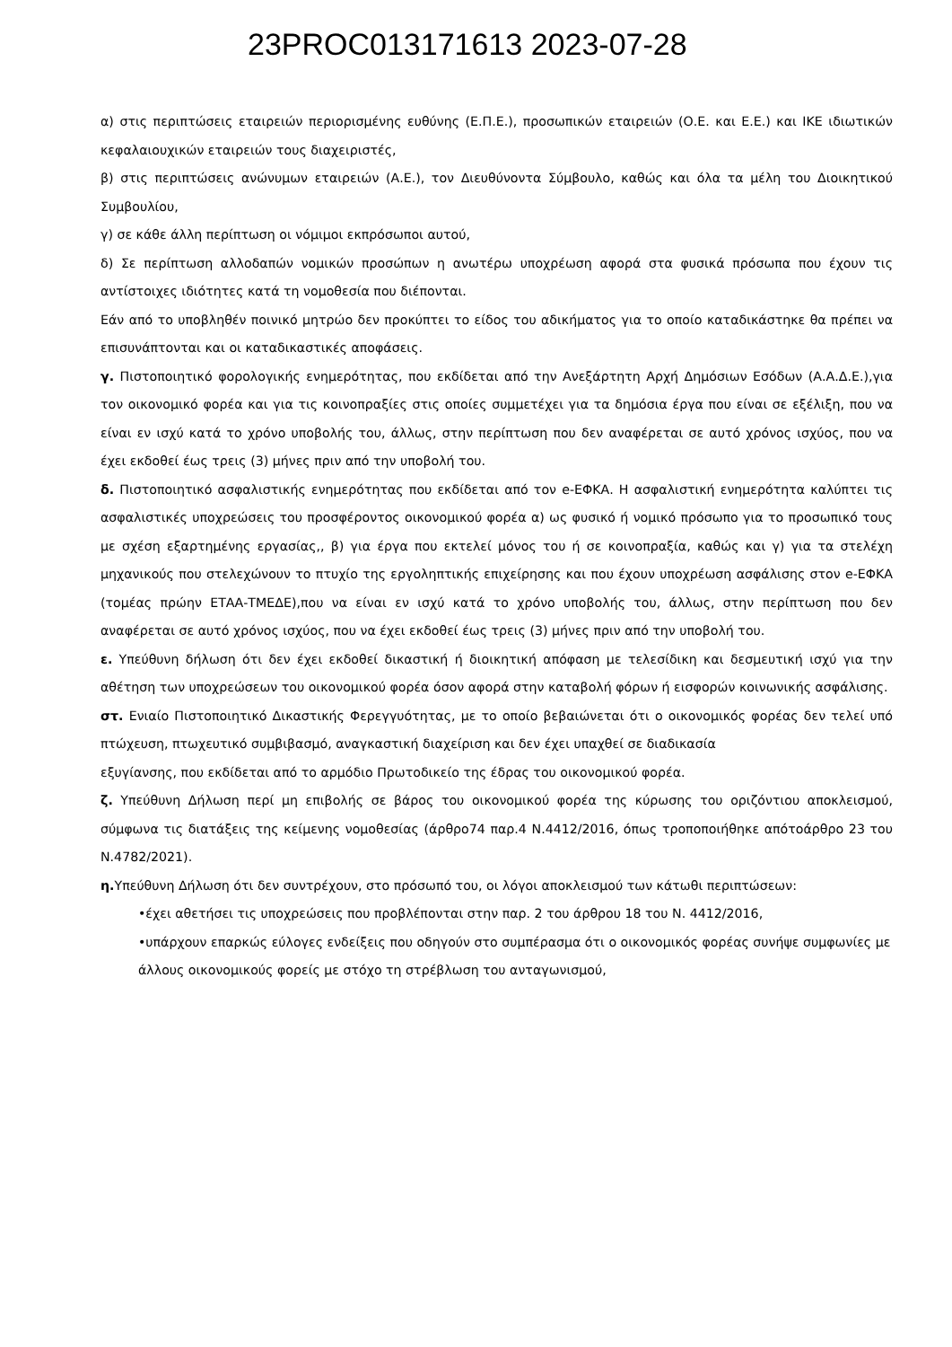23PROC013171613 2023-07-28
α) στις περιπτώσεις εταιρειών περιορισμένης ευθύνης (Ε.Π.Ε.), προσωπικών εταιρειών (Ο.Ε. και Ε.Ε.) και ΙΚΕ ιδιωτικών κεφαλαιουχικών εταιρειών τους διαχειριστές,
β) στις περιπτώσεις ανώνυμων εταιρειών (Α.Ε.), τον Διευθύνοντα Σύμβουλο, καθώς και όλα τα μέλη του Διοικητικού Συμβουλίου,
γ) σε κάθε άλλη περίπτωση οι νόμιμοι εκπρόσωποι αυτού,
δ) Σε περίπτωση αλλοδαπών νομικών προσώπων η ανωτέρω υποχρέωση αφορά στα φυσικά πρόσωπα που έχουν τις αντίστοιχες ιδιότητες κατά τη νομοθεσία που διέπονται.
Εάν από το υποβληθέν ποινικό μητρώο δεν προκύπτει το είδος του αδικήματος για το οποίο καταδικάστηκε θα πρέπει να επισυνάπτονται και οι καταδικαστικές αποφάσεις.
γ. Πιστοποιητικό φορολογικής ενημερότητας, που εκδίδεται από την Ανεξάρτητη Αρχή Δημόσιων Εσόδων (Α.Α.Δ.Ε.),για τον οικονομικό φορέα και για τις κοινοπραξίες στις οποίες συμμετέχει για τα δημόσια έργα που είναι σε εξέλιξη, που να είναι εν ισχύ κατά το χρόνο υποβολής του, άλλως, στην περίπτωση που δεν αναφέρεται σε αυτό χρόνος ισχύος, που να έχει εκδοθεί έως τρεις (3) μήνες πριν από την υποβολή του.
δ. Πιστοποιητικό ασφαλιστικής ενημερότητας που εκδίδεται από τον e-ΕΦΚΑ. Η ασφαλιστική ενημερότητα καλύπτει τις ασφαλιστικές υποχρεώσεις του προσφέροντος οικονομικού φορέα α) ως φυσικό ή νομικό πρόσωπο για το προσωπικό τους με σχέση εξαρτημένης εργασίας,, β) για έργα που εκτελεί μόνος του ή σε κοινοπραξία, καθώς και γ) για τα στελέχη μηχανικούς που στελεχώνουν το πτυχίο της εργοληπτικής επιχείρησης και που έχουν υποχρέωση ασφάλισης στον e-ΕΦΚΑ (τομέας πρώην ΕΤΑΑ-ΤΜΕΔΕ),που να είναι εν ισχύ κατά το χρόνο υποβολής του, άλλως, στην περίπτωση που δεν αναφέρεται σε αυτό χρόνος ισχύος, που να έχει εκδοθεί έως τρεις (3) μήνες πριν από την υποβολή του.
ε. Υπεύθυνη δήλωση ότι δεν έχει εκδοθεί δικαστική ή διοικητική απόφαση με τελεσίδικη και δεσμευτική ισχύ για την αθέτηση των υποχρεώσεων του οικονομικού φορέα όσον αφορά στην καταβολή φόρων ή εισφορών κοινωνικής ασφάλισης.
στ. Ενιαίο Πιστοποιητικό Δικαστικής Φερεγγυότητας, με το οποίο βεβαιώνεται ότι ο οικονομικός φορέας δεν τελεί υπό πτώχευση, πτωχευτικό συμβιβασμό, αναγκαστική διαχείριση και δεν έχει υπαχθεί σε διαδικασία
εξυγίανσης, που εκδίδεται από το αρμόδιο Πρωτοδικείο της έδρας του οικονομικού φορέα.
ζ. Υπεύθυνη Δήλωση περί μη επιβολής σε βάρος του οικονομικού φορέα της κύρωσης του οριζόντιου αποκλεισμού, σύμφωνα τις διατάξεις της κείμενης νομοθεσίας (άρθρο74 παρ.4 Ν.4412/2016, όπως τροποποιήθηκε απότοάρθρο 23 του Ν.4782/2021).
η. Υπεύθυνη Δήλωση ότι δεν συντρέχουν, στο πρόσωπό του, οι λόγοι αποκλεισμού των κάτωθι περιπτώσεων:
•έχει αθετήσει τις υποχρεώσεις που προβλέπονται στην παρ. 2 του άρθρου 18 του Ν. 4412/2016,
•υπάρχουν επαρκώς εύλογες ενδείξεις που οδηγούν στο συμπέρασμα ότι ο οικονομικός φορέας συνήψε συμφωνίες με άλλους οικονομικούς φορείς με στόχο τη στρέβλωση του ανταγωνισμού,